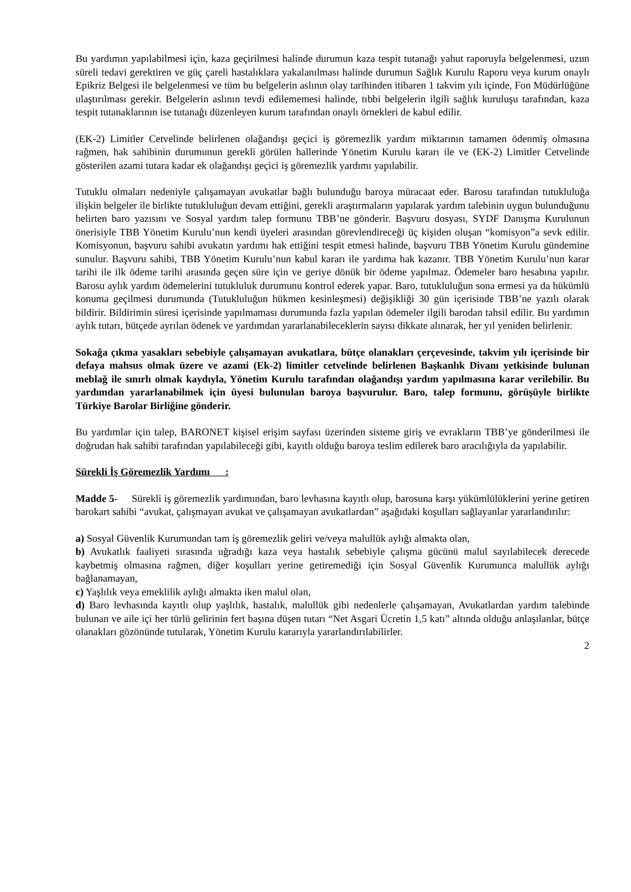Bu yardımın yapılabilmesi için, kaza geçirilmesi halinde durumun kaza tespit tutanağı yahut raporuyla belgelenmesi, uzun süreli tedavi gerektiren ve güç çareli hastalıklara yakalanılması halinde durumun Sağlık Kurulu Raporu veya kurum onaylı Epikriz Belgesi ile belgelenmesi ve tüm bu belgelerin aslının olay tarihinden itibaren 1 takvim yılı içinde, Fon Müdürlüğüne ulaştırılması gerekir. Belgelerin aslının tevdi edilememesi halinde, tıbbi belgelerin ilgili sağlık kuruluşu tarafından, kaza tespit tutanaklarının ise tutanağı düzenleyen kurum tarafından onaylı örnekleri de kabul edilir.
(EK-2) Limitler Cetvelinde belirlenen olağandışı geçici iş göremezlik yardım miktarının tamamen ödenmiş olmasına rağmen, hak sahibinin durumunun gerekli görülen hallerinde Yönetim Kurulu kararı ile ve (EK-2) Limitler Cetvelinde gösterilen azami tutara kadar ek olağandışı geçici iş göremezlik yardımı yapılabilir.
Tutuklu olmaları nedeniyle çalışamayan avukatlar bağlı bulunduğu baroya müracaat eder. Barosu tarafından tutukluluğa ilişkin belgeler ile birlikte tutukluluğun devam ettiğini, gerekli araştırmaların yapılarak yardım talebinin uygun bulunduğunu belirten baro yazısını ve Sosyal yardım talep formunu TBB’ne gönderir. Başvuru dosyası, SYDF Danışma Kurulunun önerisiyle TBB Yönetim Kurulu’nun kendi üyeleri arasından görevlendireceği üç kişiden oluşan “komisyon”a sevk edilir. Komisyonun, başvuru sahibi avukatın yardımı hak ettiğini tespit etmesi halinde, başvuru TBB Yönetim Kurulu gündemine sunulur. Başvuru sahibi, TBB Yönetim Kurulu’nun kabul kararı ile yardıma hak kazanır. TBB Yönetim Kurulu’nun karar tarihi ile ilk ödeme tarihi arasında geçen süre için ve geriye dönük bir ödeme yapılmaz. Ödemeler baro hesabına yapılır. Barosu aylık yardım ödemelerini tutukluluk durumunu kontrol ederek yapar. Baro, tutukluluğun sona ermesi ya da hükümlü konuma geçilmesi durumunda (Tutukluluğun hükmen kesinleşmesi) değişikliği 30 gün içerisinde TBB’ne yazılı olarak bildirir. Bildirimin süresi içerisinde yapılmaması durumunda fazla yapılan ödemeler ilgili barodan tahsil edilir. Bu yardımın aylık tutarı, bütçede ayrılan ödenek ve yardımdan yararlanabileceklerin sayısı dikkate alınarak, her yıl yeniden belirlenir.
Sokağa çıkma yasakları sebebiyle çalışamayan avukatlara, bütçe olanakları çerçevesinde, takvim yılı içerisinde bir defaya mahsus olmak üzere ve azami (Ek-2) limitler cetvelinde belirlenen Başkanlık Divanı yetkisinde bulunan meblağ ile sınırlı olmak kaydıyla, Yönetim Kurulu tarafından olağandışı yardım yapılmasına karar verilebilir. Bu yardımdan yararlanabilmek için üyesi bulunulan baroya başvurulur. Baro, talep formunu, görüşüyle birlikte Türkiye Barolar Birliğine gönderir.
Bu yardımlar için talep, BARONET kişisel erişim sayfası üzerinden sisteme giriş ve evrakların TBB’ye gönderilmesi ile doğrudan hak sahibi tarafından yapılabileceği gibi, kayıtlı olduğu baroya teslim edilerek baro aracılığıyla da yapılabilir.
Sürekli İş Göremezlik Yardımı :
Madde 5- Sürekli iş göremezlik yardımından, baro levhasına kayıtlı olup, barosuna karşı yükümlülüklerini yerine getiren barokart sahibi “avukat, çalışmayan avukat ve çalışamayan avukatlardan” aşağıdaki koşulları sağlayanlar yararlandırılır:
a) Sosyal Güvenlik Kurumundan tam iş göremezlik geliri ve/veya malullük aylığı almakta olan,
b) Avukatlık faaliyeti sırasında uğradığı kaza veya hastalık sebebiyle çalışma gücünü malul sayılabilecek derecede kaybetmiş olmasına rağmen, diğer koşulları yerine getiremediği için Sosyal Güvenlik Kurumunca malullük aylığı bağlanamayan,
c) Yaşlılık veya emeklilik aylığı almakta iken malul olan,
d) Baro levhasında kayıtlı olup yaşlılık, hastalık, malullük gibi nedenlerle çalışamayan, Avukatlardan yardım talebinde bulunan ve aile içi her türlü gelirinin fert başına düşen tutarı “Net Asgari Ücretin 1,5 katı” altında olduğu anlaşılanlar, bütçe olanakları gözönünde tutularak, Yönetim Kurulu kararıyla yararlandırılabilirler.
2